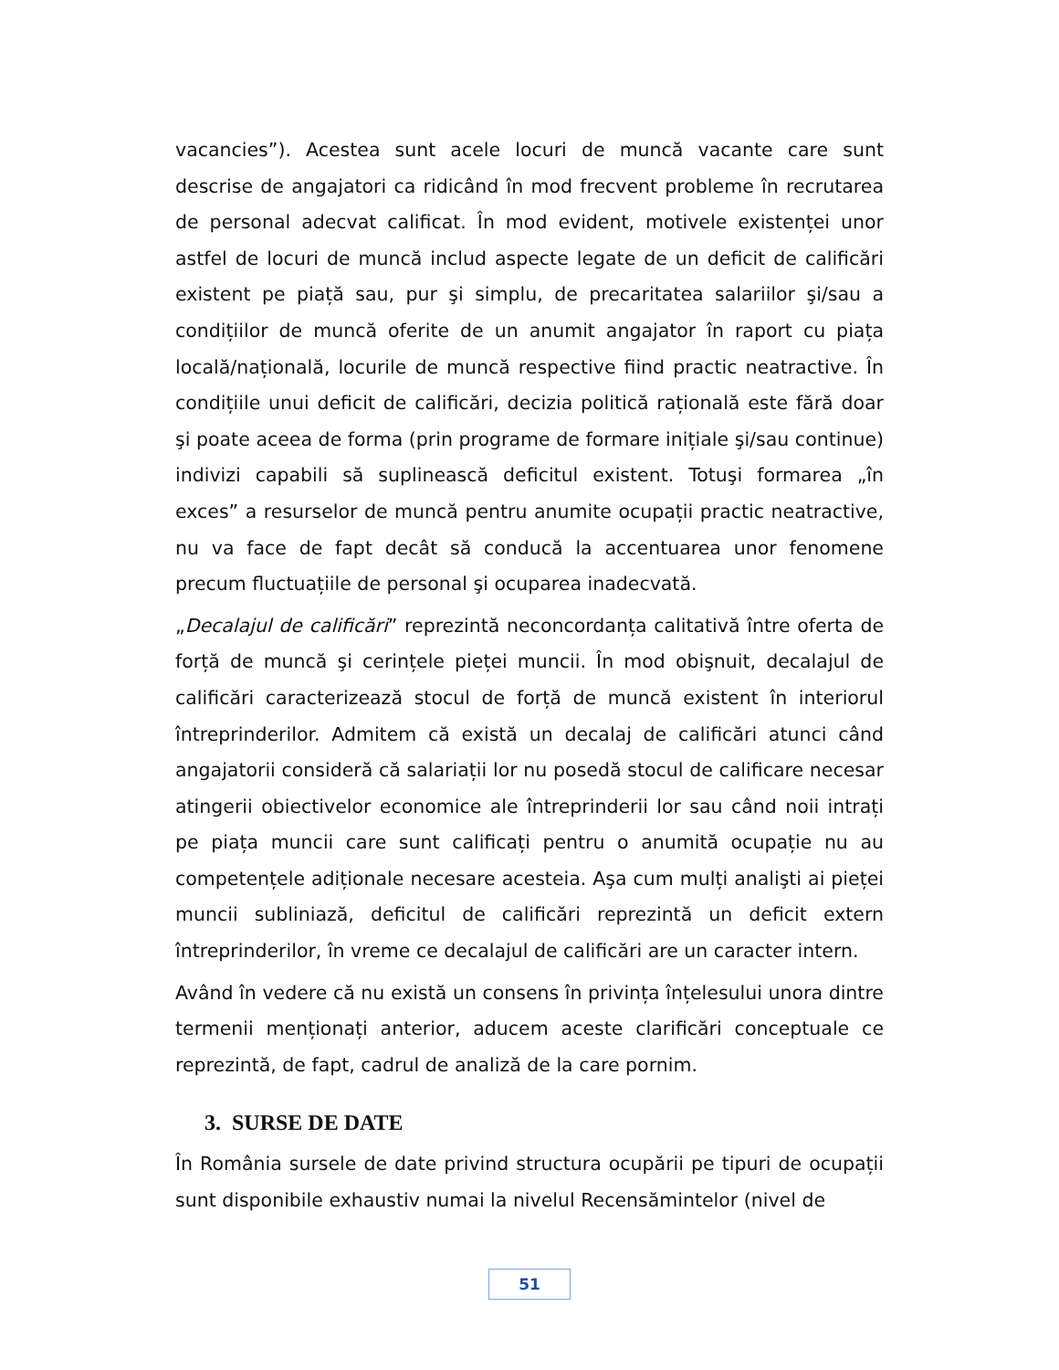vacancies”). Acestea sunt acele locuri de muncă vacante care sunt descrise de angajatori ca ridicând în mod frecvent probleme în recrutarea de personal adecvat calificat. În mod evident, motivele existenței unor astfel de locuri de muncă includ aspecte legate de un deficit de calificări existent pe piață sau, pur şi simplu, de precaritatea salariilor şi/sau a condițiilor de muncă oferite de un anumit angajator în raport cu piața locală/națională, locurile de muncă respective fiind practic neatractive. În condițiile unui deficit de calificări, decizia politică rațională este fără doar şi poate aceea de forma (prin programe de formare inițiale şi/sau continue) indivizi capabili să suplinească deficitul existent. Totuşi formarea „în exces” a resurselor de muncă pentru anumite ocupații practic neatractive, nu va face de fapt decât să conducă la accentuarea unor fenomene precum fluctuațiile de personal şi ocuparea inadecvată.
„Decalajul de calificări” reprezintă neconcordanța calitativă între oferta de forță de muncă şi cerințele pieței muncii. În mod obişnuit, decalajul de calificări caracterizează stocul de forță de muncă existent în interiorul întreprinderilor. Admitem că există un decalaj de calificări atunci când angajatorii consideră că salariații lor nu posedă stocul de calificare necesar atingerii obiectivelor economice ale întreprinderii lor sau când noii intrați pe piața muncii care sunt calificați pentru o anumită ocupație nu au competențele adiționale necesare acesteia. Aşa cum mulți analişti ai pieței muncii subliniază, deficitul de calificări reprezintă un deficit extern întreprinderilor, în vreme ce decalajul de calificări are un caracter intern.
Având în vedere că nu există un consens în privința înțelesului unora dintre termenii menționați anterior, aducem aceste clarificări conceptuale ce reprezintă, de fapt, cadrul de analiză de la care pornim.
3. SURSE DE DATE
În România sursele de date privind structura ocupării pe tipuri de ocupații sunt disponibile exhaustiv numai la nivelul Recensămintelor (nivel de
51